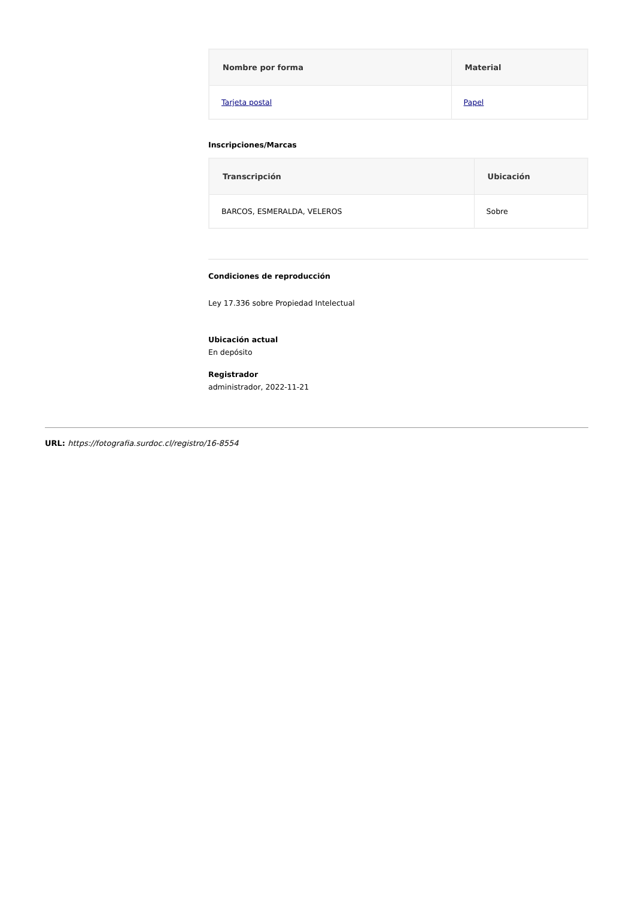| Nombre por forma | Material |
| --- | --- |
| Tarjeta postal | Papel |
Inscripciones/Marcas
| Transcripción | Ubicación |
| --- | --- |
| BARCOS, ESMERALDA, VELEROS | Sobre |
Condiciones de reproducción
Ley 17.336 sobre Propiedad Intelectual
Ubicación actual
En depósito
Registrador
administrador, 2022-11-21
URL: https://fotografia.surdoc.cl/registro/16-8554